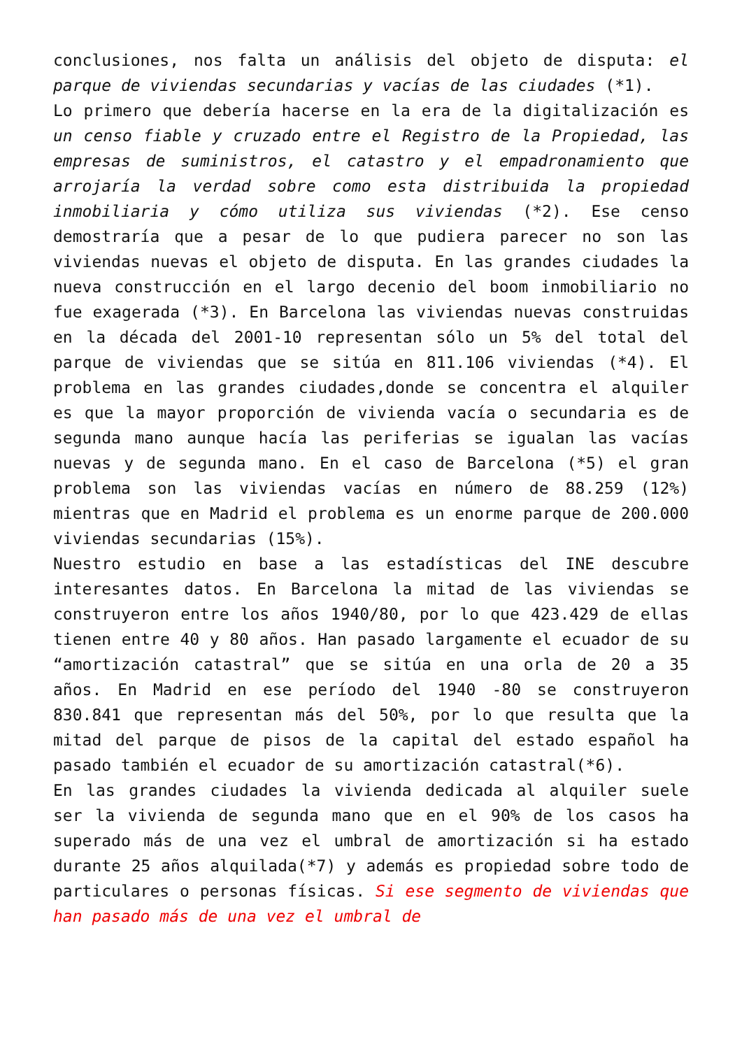conclusiones, nos falta un análisis del objeto de disputa: el parque de viviendas secundarias y vacías de las ciudades (*1).
Lo primero que debería hacerse en la era de la digitalización es un censo fiable y cruzado entre el Registro de la Propiedad, las empresas de suministros, el catastro y el empadronamiento que arrojaría la verdad sobre como esta distribuida la propiedad inmobiliaria y cómo utiliza sus viviendas (*2). Ese censo demostraría que a pesar de lo que pudiera parecer no son las viviendas nuevas el objeto de disputa. En las grandes ciudades la nueva construcción en el largo decenio del boom inmobiliario no fue exagerada (*3). En Barcelona las viviendas nuevas construidas en la década del 2001-10 representan sólo un 5% del total del parque de viviendas que se sitúa en 811.106 viviendas (*4). El problema en las grandes ciudades,donde se concentra el alquiler es que la mayor proporción de vivienda vacía o secundaria es de segunda mano aunque hacía las periferias se igualan las vacías nuevas y de segunda mano. En el caso de Barcelona (*5) el gran problema son las viviendas vacías en número de 88.259 (12%) mientras que en Madrid el problema es un enorme parque de 200.000 viviendas secundarias (15%).
Nuestro estudio en base a las estadísticas del INE descubre interesantes datos. En Barcelona la mitad de las viviendas se construyeron entre los años 1940/80, por lo que 423.429 de ellas tienen entre 40 y 80 años. Han pasado largamente el ecuador de su “amortización catastral” que se sitúa en una orla de 20 a 35 años. En Madrid en ese período del 1940 -80 se construyeron 830.841 que representan más del 50%, por lo que resulta que la mitad del parque de pisos de la capital del estado español ha pasado también el ecuador de su amortización catastral(*6).
En las grandes ciudades la vivienda dedicada al alquiler suele ser la vivienda de segunda mano que en el 90% de los casos ha superado más de una vez el umbral de amortización si ha estado durante 25 años alquilada(*7) y además es propiedad sobre todo de particulares o personas físicas. Si ese segmento de viviendas que han pasado más de una vez el umbral de